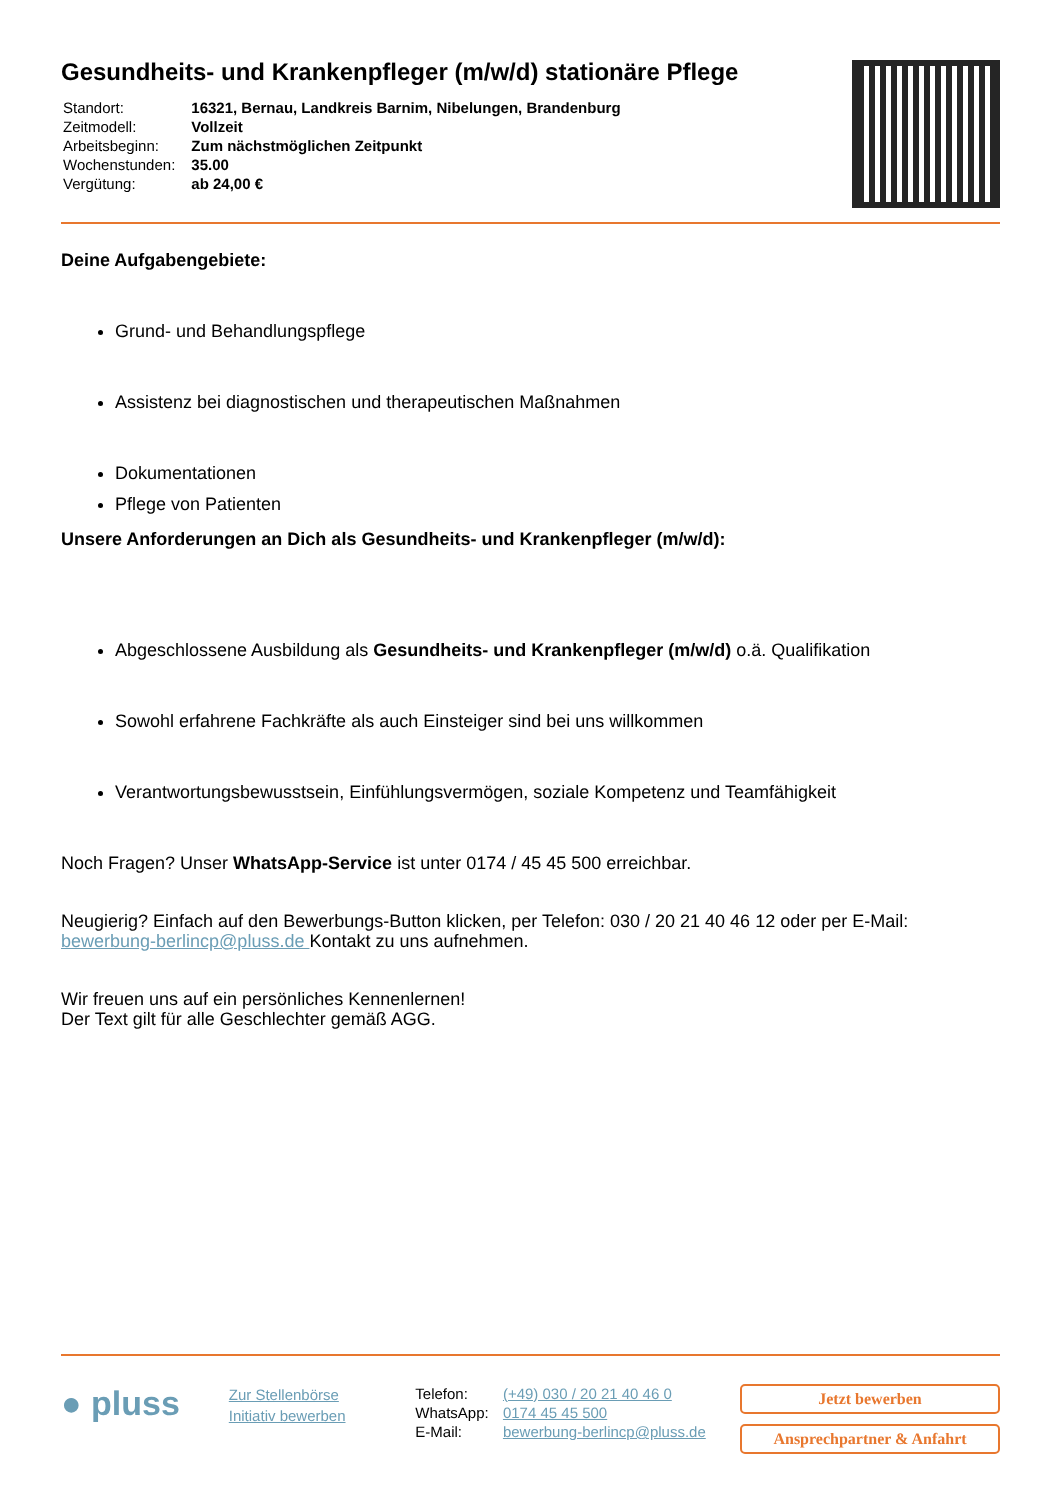Gesundheits- und Krankenpfleger (m/w/d) stationäre Pflege
| Standort: | 16321, Bernau, Landkreis Barnim, Nibelungen, Brandenburg |
| Zeitmodell: | Vollzeit |
| Arbeitsbeginn: | Zum nächstmöglichen Zeitpunkt |
| Wochenstunden: | 35.00 |
| Vergütung: | ab 24,00 € |
Deine Aufgabengebiete:
Grund- und Behandlungspflege
Assistenz bei diagnostischen und therapeutischen Maßnahmen
Dokumentationen
Pflege von Patienten
Unsere Anforderungen an Dich als Gesundheits- und Krankenpfleger (m/w/d):
Abgeschlossene Ausbildung als Gesundheits- und Krankenpfleger (m/w/d) o.ä. Qualifikation
Sowohl erfahrene Fachkräfte als auch Einsteiger sind bei uns willkommen
Verantwortungsbewusstsein, Einfühlungsvermögen, soziale Kompetenz und Teamfähigkeit
Noch Fragen? Unser WhatsApp-Service ist unter 0174 / 45 45 500 erreichbar.
Neugierig? Einfach auf den Bewerbungs-Button klicken, per Telefon: 030 / 20 21 40 46 12 oder per E-Mail: bewerbung-berlincp@pluss.de Kontakt zu uns aufnehmen.
Wir freuen uns auf ein persönliches Kennenlernen!
Der Text gilt für alle Geschlechter gemäß AGG.
● pluss
Zur Stellenbörse
Initiativ bewerben
| Telefon: | (+49) 030 / 20 21 40 46 0 |
| WhatsApp: | 0174 45 45 500 |
| E-Mail: | bewerbung-berlincp@pluss.de |
Jetzt bewerben
Ansprechpartner & Anfahrt